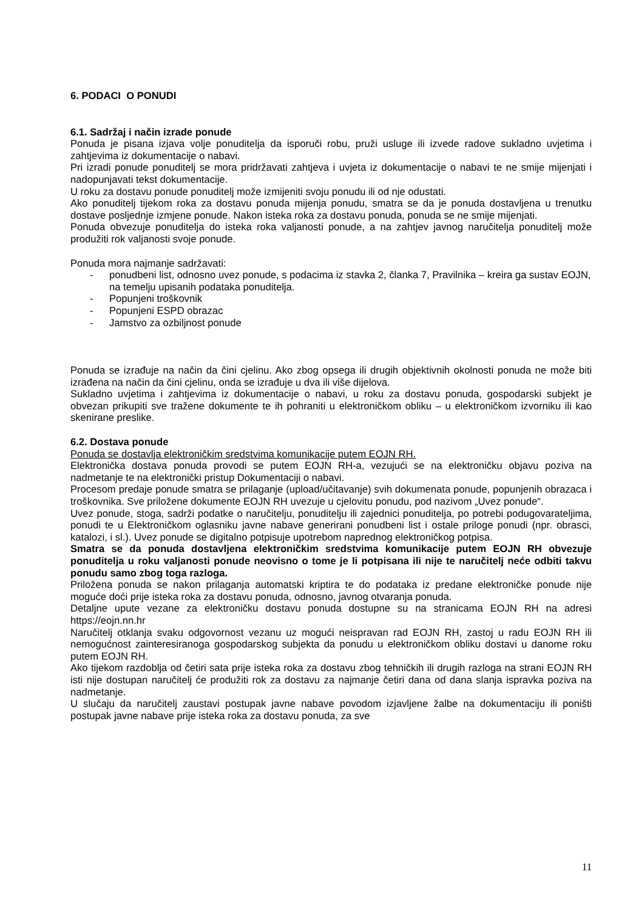6. PODACI O PONUDI
6.1. Sadržaj i način izrade ponude
Ponuda je pisana izjava volje ponuditelja da isporuči robu, pruži usluge ili izvede radove sukladno uvjetima i zahtjevima iz dokumentacije o nabavi.
Pri izradi ponude ponuditelj se mora pridržavati zahtjeva i uvjeta iz dokumentacije o nabavi te ne smije mijenjati i nadopunjavati tekst dokumentacije.
U roku za dostavu ponude ponuditelj može izmijeniti svoju ponudu ili od nje odustati.
Ako ponuditelj tijekom roka za dostavu ponuda mijenja ponudu, smatra se da je ponuda dostavljena u trenutku dostave posljednje izmjene ponude. Nakon isteka roka za dostavu ponuda, ponuda se ne smije mijenjati.
Ponuda obvezuje ponuditelja do isteka roka valjanosti ponude, a na zahtjev javnog naručitelja ponuditelj može produžiti rok valjanosti svoje ponude.
Ponuda mora najmanje sadržavati:
- ponudbeni list, odnosno uvez ponude, s podacima iz stavka 2, članka 7, Pravilnika – kreira ga sustav EOJN, na temelju upisanih podataka ponuditelja.
- Popunjeni troškovnik
- Popunjeni ESPD obrazac
- Jamstvo za ozbiljnost ponude
Ponuda se izrađuje na način da čini cjelinu. Ako zbog opsega ili drugih objektivnih okolnosti ponuda ne može biti izrađena na način da čini cjelinu, onda se izrađuje u dva ili više dijelova.
Sukladno uvjetima i zahtjevima iz dokumentacije o nabavi, u roku za dostavu ponuda, gospodarski subjekt je obvezan prikupiti sve tražene dokumente te ih pohraniti u elektroničkom obliku – u elektroničkom izvorniku ili kao skenirane preslike.
6.2. Dostava ponude
Ponuda se dostavlja elektroničkim sredstvima komunikacije putem EOJN RH.
Elektronička dostava ponuda provodi se putem EOJN RH-a, vezujući se na elektroničku objavu poziva na nadmetanje te na elektronički pristup Dokumentaciji o nabavi.
Procesom predaje ponude smatra se prilaganje (upload/učitavanje) svih dokumenata ponude, popunjenih obrazaca i troškovnika. Sve priložene dokumente EOJN RH uvezuje u cjelovitu ponudu, pod nazivom „Uvez ponude“.
Uvez ponude, stoga, sadrži podatke o naručitelju, ponuditelju ili zajednici ponuditelja, po potrebi podugovarateljima, ponudi te u Elektroničkom oglasniku javne nabave generirani ponudbeni list i ostale priloge ponudi (npr. obrasci, katalozi, i sl.). Uvez ponude se digitalno potpisuje upotrebom naprednog elektroničkog potpisa.
Smatra se da ponuda dostavljena elektroničkim sredstvima komunikacije putem EOJN RH obvezuje ponuditelja u roku valjanosti ponude neovisno o tome je li potpisana ili nije te naručitelj neće odbiti takvu ponudu samo zbog toga razloga.
Priložena ponuda se nakon prilaganja automatski kriptira te do podataka iz predane elektroničke ponude nije moguće doći prije isteka roka za dostavu ponuda, odnosno, javnog otvaranja ponuda.
Detaljne upute vezane za elektroničku dostavu ponuda dostupne su na stranicama EOJN RH na adresi https://eojn.nn.hr
Naručitelj otklanja svaku odgovornost vezanu uz mogući neispravan rad EOJN RH, zastoj u radu EOJN RH ili nemogućnost zainteresiranoga gospodarskog subjekta da ponudu u elektroničkom obliku dostavi u danome roku putem EOJN RH.
Ako tijekom razdoblja od četiri sata prije isteka roka za dostavu zbog tehničkih ili drugih razloga na strani EOJN RH isti nije dostupan naručitelj će produžiti rok za dostavu za najmanje četiri dana od dana slanja ispravka poziva na nadmetanje.
U slučaju da naručitelj zaustavi postupak javne nabave povodom izjavljene žalbe na dokumentaciju ili poništi postupak javne nabave prije isteka roka za dostavu ponuda, za sve
11